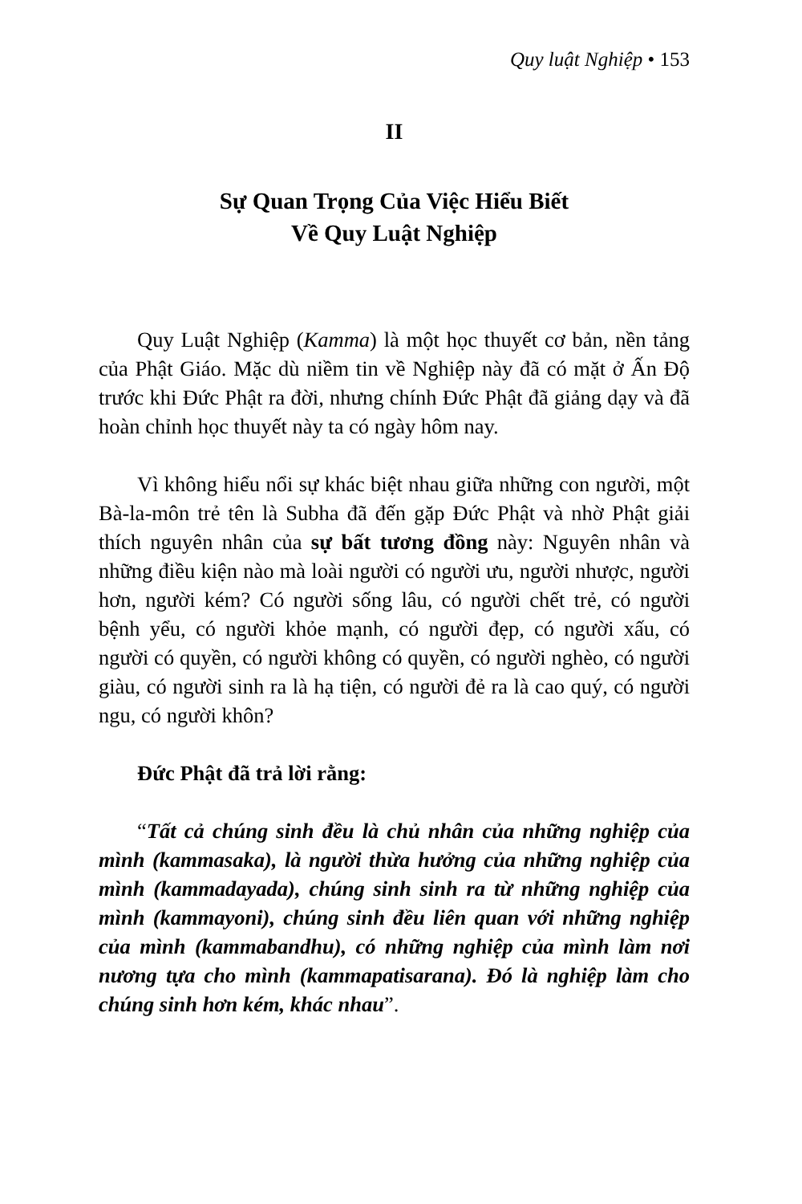Quy luật Nghiệp • 153
II
Sự Quan Trọng Của Việc Hiểu Biết
Về Quy Luật Nghiệp
Quy Luật Nghiệp (Kamma) là một học thuyết cơ bản, nền tảng của Phật Giáo. Mặc dù niềm tin về Nghiệp này đã có mặt ở Ấn Độ trước khi Đức Phật ra đời, nhưng chính Đức Phật đã giảng dạy và đã hoàn chỉnh học thuyết này ta có ngày hôm nay.
Vì không hiểu nổi sự khác biệt nhau giữa những con người, một Bà-la-môn trẻ tên là Subha đã đến gặp Đức Phật và nhờ Phật giải thích nguyên nhân của sự bất tương đồng này: Nguyên nhân và những điều kiện nào mà loài người có người ưu, người nhược, người hơn, người kém? Có người sống lâu, có người chết trẻ, có người bệnh yểu, có người khỏe mạnh, có người đẹp, có người xấu, có người có quyền, có người không có quyền, có người nghèo, có người giàu, có người sinh ra là hạ tiện, có người đẻ ra là cao quý, có người ngu, có người khôn?
Đức Phật đã trả lời rằng:
“Tất cả chúng sinh đều là chủ nhân của những nghiệp của mình (kammasaka), là người thừa hưởng của những nghiệp của mình (kammadayada), chúng sinh sinh ra từ những nghiệp của mình (kammayoni), chúng sinh đều liên quan với những nghiệp của mình (kammabandhu), có những nghiệp của mình làm nơi nương tựa cho mình (kammapatisarana). Đó là nghiệp làm cho chúng sinh hơn kém, khác nhau”.